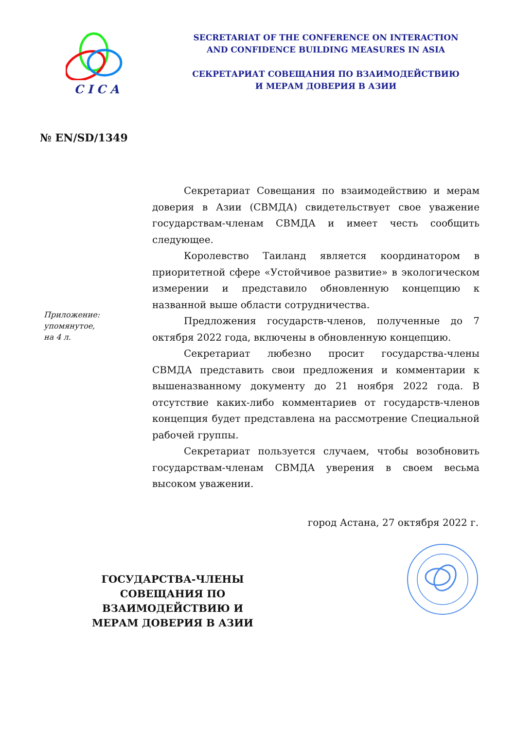CICA
SECRETARIAT OF THE CONFERENCE ON INTERACTION
AND CONFIDENCE BUILDING MEASURES IN ASIA
СЕКРЕТАРИАТ СОВЕЩАНИЯ ПО ВЗАИМОДЕЙСТВИЮ
И МЕРАМ ДОВЕРИЯ В АЗИИ
№ EN/SD/1349
Приложение:
упомянутое,
на 4 л.
Секретариат Совещания по взаимодействию и мерам доверия в Азии (СВМДА) свидетельствует свое уважение государствам-членам СВМДА и имеет честь сообщить следующее.
Королевство Таиланд является координатором в приоритетной сфере «Устойчивое развитие» в экологическом измерении и представило обновленную концепцию к названной выше области сотрудничества.
Предложения государств-членов, полученные до 7 октября 2022 года, включены в обновленную концепцию.
Секретариат любезно просит государства-члены СВМДА представить свои предложения и комментарии к вышеназванному документу до 21 ноября 2022 года. В отсутствие каких-либо комментариев от государств-членов концепция будет представлена на рассмотрение Специальной рабочей группы.
Секретариат пользуется случаем, чтобы возобновить государствам-членам СВМДА уверения в своем весьма высоком уважении.
город Астана, 27 октября 2022 г.
ГОСУДАРСТВА-ЧЛЕНЫ
СОВЕЩАНИЯ ПО ВЗАИМОДЕЙСТВИЮ И
МЕРАМ ДОВЕРИЯ В АЗИИ